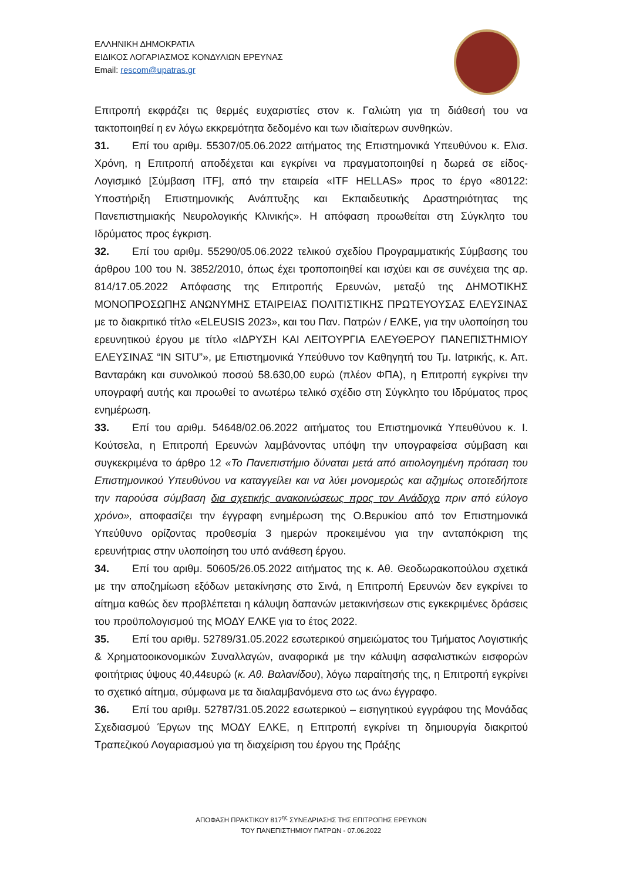ΕΛΛΗΝΙΚΗ ΔΗΜΟΚΡΑΤΙΑ
ΕΙΔΙΚΟΣ ΛΟΓΑΡΙΑΣΜΟΣ ΚΟΝΔΥΛΙΩΝ ΕΡΕΥΝΑΣ
Email: rescom@upatras.gr
Επιτροπή εκφράζει τις θερμές ευχαριστίες στον κ. Γαλιώτη για τη διάθεσή του να τακτοποιηθεί η εν λόγω εκκρεμότητα δεδομένο και των ιδιαίτερων συνθηκών.
31. Επί του αριθμ. 55307/05.06.2022 αιτήματος της Επιστημονικά Υπευθύνου κ. Ελισ. Χρόνη, η Επιτροπή αποδέχεται και εγκρίνει να πραγματοποιηθεί η δωρεά σε είδος- Λογισμικό [Σύμβαση ITF], από την εταιρεία «ITF HELLAS» προς το έργο «80122: Υποστήριξη Επιστημονικής Ανάπτυξης και Εκπαιδευτικής Δραστηριότητας της Πανεπιστημιακής Νευρολογικής Κλινικής». Η απόφαση προωθείται στη Σύγκλητο του Ιδρύματος προς έγκριση.
32. Επί του αριθμ. 55290/05.06.2022 τελικού σχεδίου Προγραμματικής Σύμβασης του άρθρου 100 του Ν. 3852/2010, όπως έχει τροποποιηθεί και ισχύει και σε συνέχεια της αρ. 814/17.05.2022 Απόφασης της Επιτροπής Ερευνών, μεταξύ της ΔΗΜΟΤΙΚΗΣ ΜΟΝΟΠΡΟΣΩΠΗΣ ΑΝΩΝΥΜΗΣ ΕΤΑΙΡΕΙΑΣ ΠΟΛΙΤΙΣΤΙΚΗΣ ΠΡΩΤΕΥΟΥΣΑΣ ΕΛΕΥΣΙΝΑΣ με το διακριτικό τίτλο «ELEUSIS 2023», και του Παν. Πατρών / ΕΛΚΕ, για την υλοποίηση του ερευνητικού έργου με τίτλο «ΙΔΡΥΣΗ ΚΑΙ ΛΕΙΤΟΥΡΓΙΑ ΕΛΕΥΘΕΡΟΥ ΠΑΝΕΠΙΣΤΗΜΙΟΥ ΕΛΕΥΣΙΝΑΣ “IN SITU”», με Επιστημονικά Υπεύθυνο τον Καθηγητή του Τμ. Ιατρικής, κ. Απ. Βανταράκη και συνολικού ποσού 58.630,00 ευρώ (πλέον ΦΠΑ), η Επιτροπή εγκρίνει την υπογραφή αυτής και προωθεί το ανωτέρω τελικό σχέδιο στη Σύγκλητο του Ιδρύματος προς ενημέρωση.
33. Επί του αριθμ. 54648/02.06.2022 αιτήματος του Επιστημονικά Υπευθύνου κ. Ι. Κούτσελα, η Επιτροπή Ερευνών λαμβάνοντας υπόψη την υπογραφείσα σύμβαση και συγκεκριμένα το άρθρο 12 «Το Πανεπιστήμιο δύναται μετά από αιτιολογημένη πρόταση του Επιστημονικού Υπευθύνου να καταγγείλει και να λύει μονομερώς και αζημίως οποτεδήποτε την παρούσα σύμβαση δια σχετικής ανακοινώσεως προς τον Ανάδοχο πριν από εύλογο χρόνο», αποφασίζει την έγγραφη ενημέρωση της Ο.Βερυκίου από τον Επιστημονικά Υπεύθυνο ορίζοντας προθεσμία 3 ημερών προκειμένου για την ανταπόκριση της ερευνήτριας στην υλοποίηση του υπό ανάθεση έργου.
34. Επί του αριθμ. 50605/26.05.2022 αιτήματος της κ. Αθ. Θεοδωρακοπούλου σχετικά με την αποζημίωση εξόδων μετακίνησης στο Σινά, η Επιτροπή Ερευνών δεν εγκρίνει το αίτημα καθώς δεν προβλέπεται η κάλυψη δαπανών μετακινήσεων στις εγκεκριμένες δράσεις του προϋπολογισμού της ΜΟΔΥ ΕΛΚΕ για το έτος 2022.
35. Επί του αριθμ. 52789/31.05.2022 εσωτερικού σημειώματος του Τμήματος Λογιστικής & Χρηματοοικονομικών Συναλλαγών, αναφορικά με την κάλυψη ασφαλιστικών εισφορών φοιτήτριας ύψους 40,44ευρώ (κ. Αθ. Βαλανίδου), λόγω παραίτησής της, η Επιτροπή εγκρίνει το σχετικό αίτημα, σύμφωνα με τα διαλαμβανόμενα στο ως άνω έγγραφο.
36. Επί του αριθμ. 52787/31.05.2022 εσωτερικού – εισηγητικού εγγράφου της Μονάδας Σχεδιασμού Έργων της ΜΟΔΥ ΕΛΚΕ, η Επιτροπή εγκρίνει τη δημιουργία διακριτού Τραπεζικού Λογαριασμού για τη διαχείριση του έργου της Πράξης
ΑΠΟΦΑΣΗ ΠΡΑΚΤΙΚΟΥ 817<sup>ης</sup> ΣΥΝΕΔΡΙΑΣΗΣ ΤΗΣ ΕΠΙΤΡΟΠΗΣ ΕΡΕΥΝΩΝ
ΤΟΥ ΠΑΝΕΠΙΣΤΗΜΙΟΥ ΠΑΤΡΩΝ - 07.06.2022